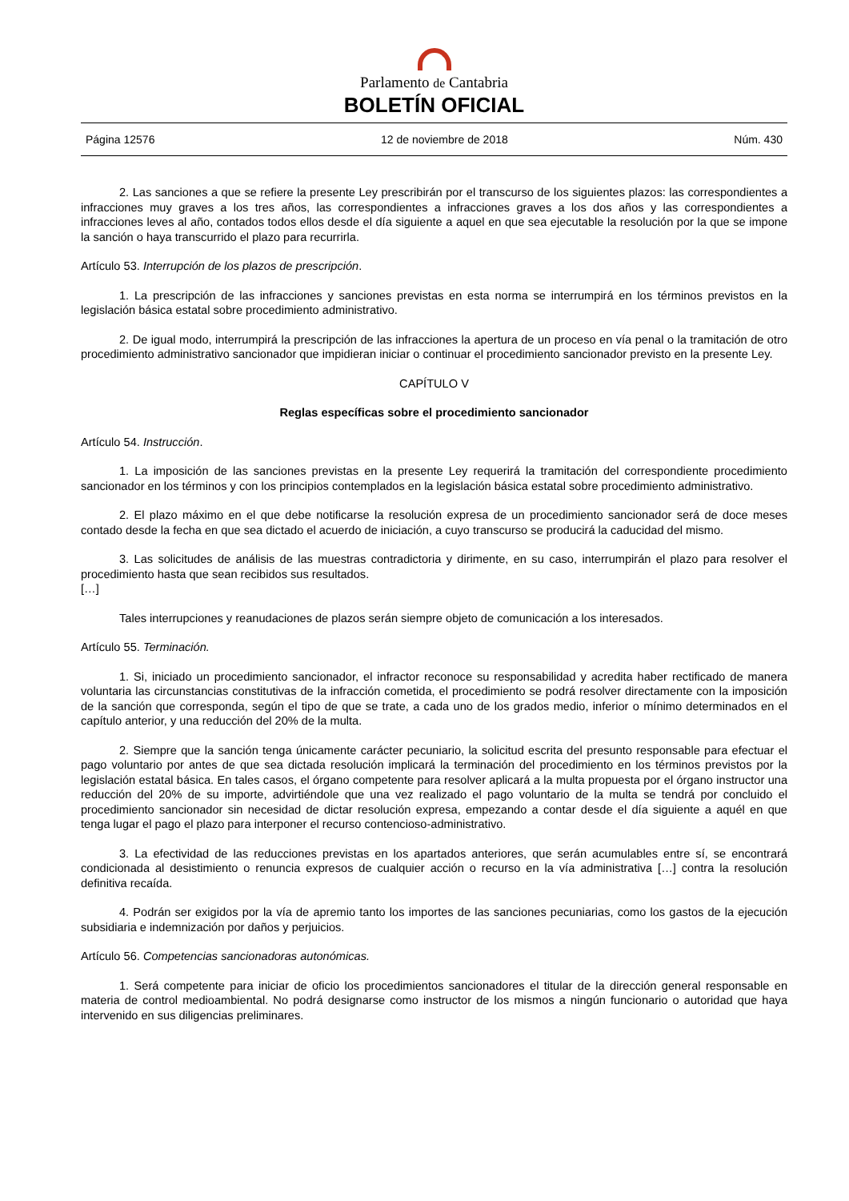Parlamento de Cantabria
BOLETÍN OFICIAL
Página 12576 12 de noviembre de 2018 Núm. 430
2. Las sanciones a que se refiere la presente Ley prescribirán por el transcurso de los siguientes plazos: las correspondientes a infracciones muy graves a los tres años, las correspondientes a infracciones graves a los dos años y las correspondientes a infracciones leves al año, contados todos ellos desde el día siguiente a aquel en que sea ejecutable la resolución por la que se impone la sanción o haya transcurrido el plazo para recurrirla.
Artículo 53. Interrupción de los plazos de prescripción.
1. La prescripción de las infracciones y sanciones previstas en esta norma se interrumpirá en los términos previstos en la legislación básica estatal sobre procedimiento administrativo.
2. De igual modo, interrumpirá la prescripción de las infracciones la apertura de un proceso en vía penal o la tramitación de otro procedimiento administrativo sancionador que impidieran iniciar o continuar el procedimiento sancionador previsto en la presente Ley.
CAPÍTULO V
Reglas específicas sobre el procedimiento sancionador
Artículo 54. Instrucción.
1. La imposición de las sanciones previstas en la presente Ley requerirá la tramitación del correspondiente procedimiento sancionador en los términos y con los principios contemplados en la legislación básica estatal sobre procedimiento administrativo.
2. El plazo máximo en el que debe notificarse la resolución expresa de un procedimiento sancionador será de doce meses contado desde la fecha en que sea dictado el acuerdo de iniciación, a cuyo transcurso se producirá la caducidad del mismo.
3. Las solicitudes de análisis de las muestras contradictoria y dirimente, en su caso, interrumpirán el plazo para resolver el procedimiento hasta que sean recibidos sus resultados.
[…]
Tales interrupciones y reanudaciones de plazos serán siempre objeto de comunicación a los interesados.
Artículo 55. Terminación.
1. Si, iniciado un procedimiento sancionador, el infractor reconoce su responsabilidad y acredita haber rectificado de manera voluntaria las circunstancias constitutivas de la infracción cometida, el procedimiento se podrá resolver directamente con la imposición de la sanción que corresponda, según el tipo de que se trate, a cada uno de los grados medio, inferior o mínimo determinados en el capítulo anterior, y una reducción del 20% de la multa.
2. Siempre que la sanción tenga únicamente carácter pecuniario, la solicitud escrita del presunto responsable para efectuar el pago voluntario por antes de que sea dictada resolución implicará la terminación del procedimiento en los términos previstos por la legislación estatal básica. En tales casos, el órgano competente para resolver aplicará a la multa propuesta por el órgano instructor una reducción del 20% de su importe, advirtiéndole que una vez realizado el pago voluntario de la multa se tendrá por concluido el procedimiento sancionador sin necesidad de dictar resolución expresa, empezando a contar desde el día siguiente a aquél en que tenga lugar el pago el plazo para interponer el recurso contencioso-administrativo.
3. La efectividad de las reducciones previstas en los apartados anteriores, que serán acumulables entre sí, se encontrará condicionada al desistimiento o renuncia expresos de cualquier acción o recurso en la vía administrativa […] contra la resolución definitiva recaída.
4. Podrán ser exigidos por la vía de apremio tanto los importes de las sanciones pecuniarias, como los gastos de la ejecución subsidiaria e indemnización por daños y perjuicios.
Artículo 56. Competencias sancionadoras autonómicas.
1. Será competente para iniciar de oficio los procedimientos sancionadores el titular de la dirección general responsable en materia de control medioambiental. No podrá designarse como instructor de los mismos a ningún funcionario o autoridad que haya intervenido en sus diligencias preliminares.